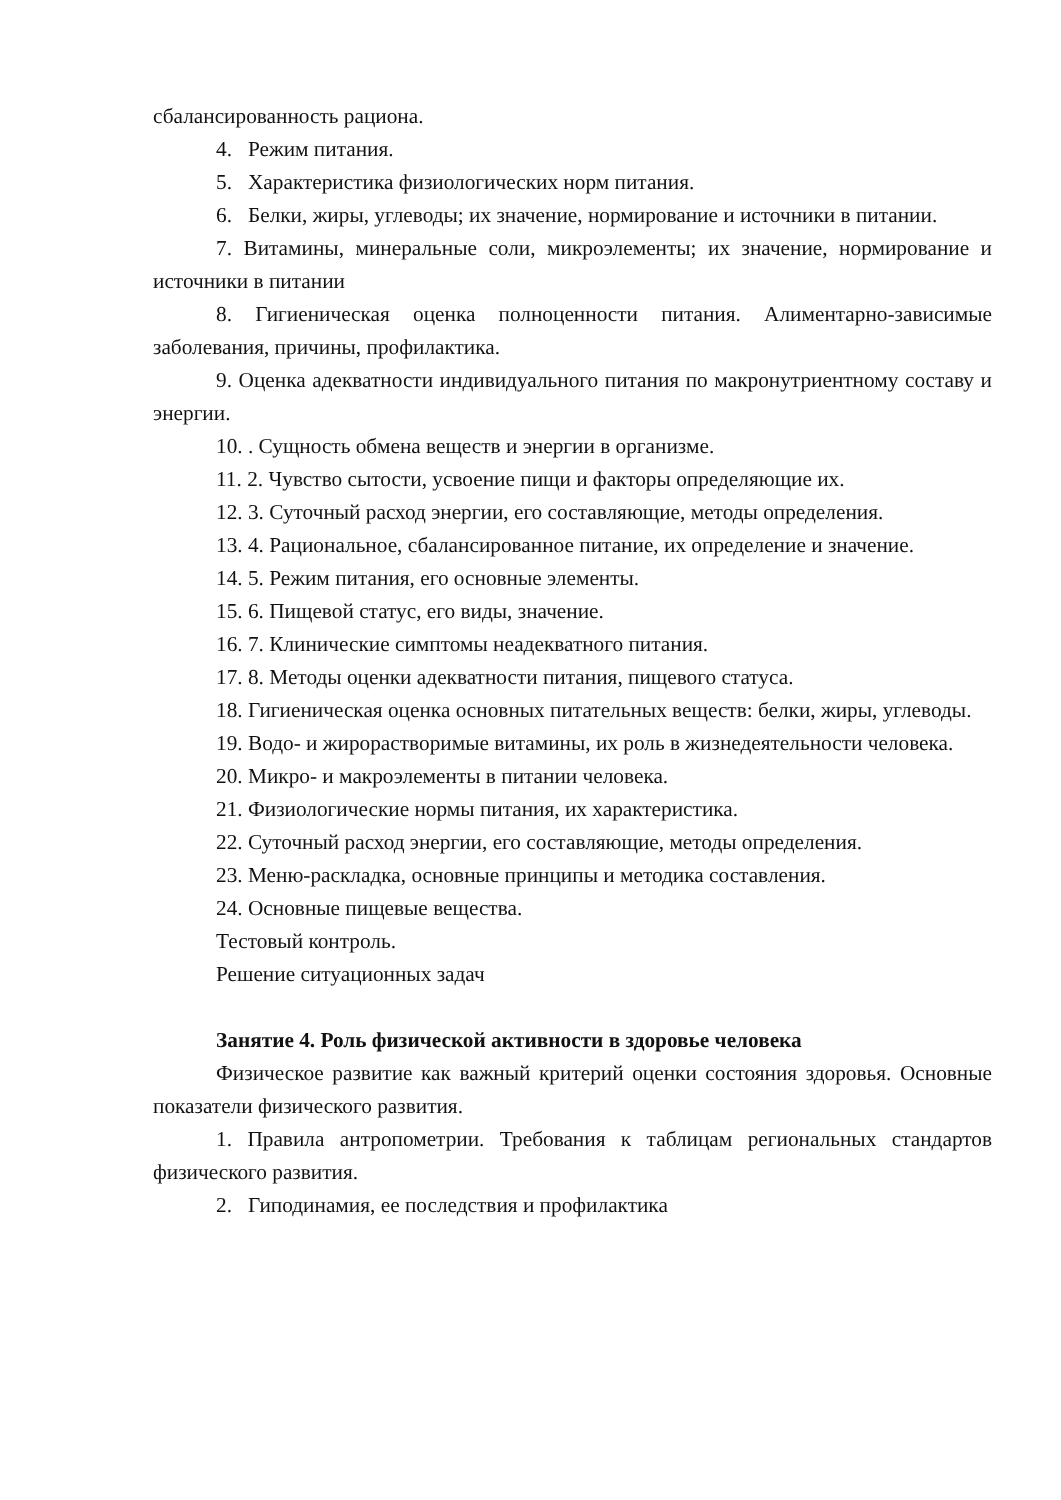сбалансированность рациона.
4. Режим питания.
5. Характеристика физиологических норм питания.
6. Белки, жиры, углеводы; их значение, нормирование и источники в питании.
7. Витамины, минеральные соли, микроэлементы; их значение, нормирование и источники в питании
8. Гигиеническая оценка полноценности питания. Алиментарно-зависимые заболевания, причины, профилактика.
9. Оценка адекватности индивидуального питания по макронутриентному составу и энергии.
10. . Сущность обмена веществ и энергии в организме.
11. 2. Чувство сытости, усвоение пищи и факторы определяющие их.
12. 3. Суточный расход энергии, его составляющие, методы определения.
13. 4. Рациональное, сбалансированное питание, их определение и значение.
14. 5. Режим питания, его основные элементы.
15. 6. Пищевой статус, его виды, значение.
16. 7. Клинические симптомы неадекватного питания.
17. 8. Методы оценки адекватности питания, пищевого статуса.
18. Гигиеническая оценка основных питательных веществ: белки, жиры, углеводы.
19. Водо- и жирорастворимые витамины, их роль в жизнедеятельности человека.
20. Микро- и макроэлементы в питании человека.
21. Физиологические нормы питания, их характеристика.
22. Суточный расход энергии, его составляющие, методы определения.
23. Меню-раскладка, основные принципы и методика составления.
24. Основные пищевые вещества.
Тестовый контроль.
Решение ситуационных задач
Занятие 4. Роль физической активности в здоровье человека
Физическое развитие как важный критерий оценки состояния здоровья. Основные показатели физического развития.
1. Правила антропометрии. Требования к таблицам региональных стандартов физического развития.
2. Гиподинамия, ее последствия и профилактика